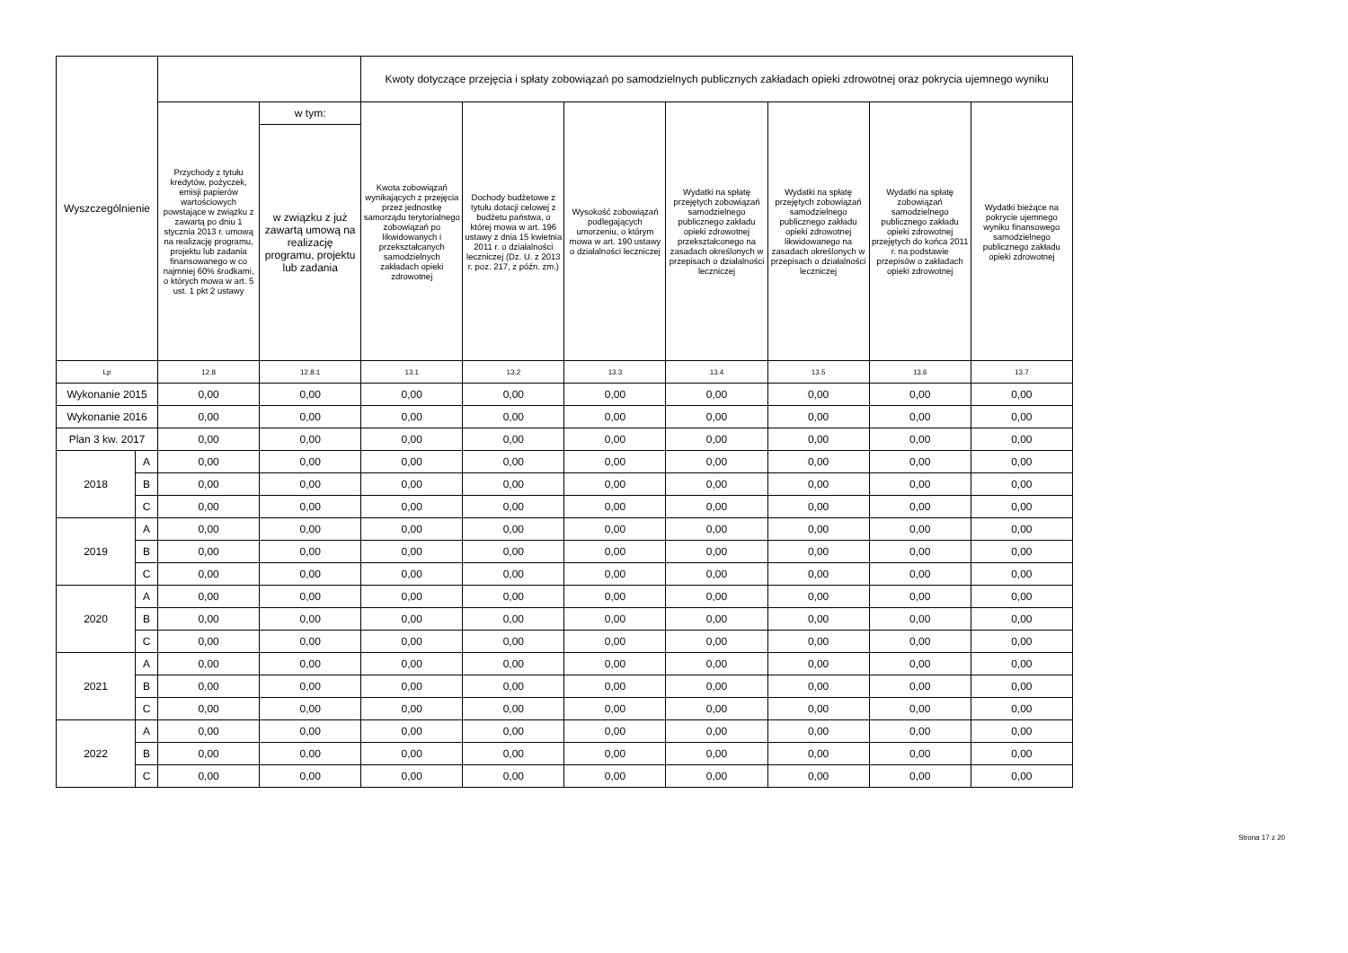| Wyszczególnienie | | | | Kwoty dotyczące przejęcia i spłaty zobowiązań po samodzielnych publicznych zakładach opieki zdrowotnej oraz pokrycia ujemnego wyniku | | | | | | |
| --- | --- | --- | --- | --- | --- | --- | --- | --- | --- | --- |
| | | Przychody z tytułu kredytów, pożyczek, emisji papierów wartościowych powstające w związku z zawartą po dniu 1 stycznia 2013 r. umową na realizację programu, projektu lub zadania finansowanego w co najmniej 60% środkami, o których mowa w art. 5 ust. 1 pkt 2 ustawy | w tym: | Kwota zobowiązań wynikających z przejęcia przez jednostkę samorządu terytorialnego zobowiązań po likwidowanych i przekształcanych samodzielnych zakładach opieki zdrowotnej | Dochody budżetowe z tytułu dotacji celowej z budżetu państwa, o której mowa w art. 196 ustawy z dnia 15 kwietnia 2011 r. o działalności leczniczej (Dz. U. z 2013 r. poz. 217, z późn. zm.) | Wysokość zobowiązań podlegających umorzeniu, o którym mowa w art. 190 ustawy o działalności leczniczej | Wydatki na spłatę przejętych zobowiązań samodzielnego publicznego zakładu opieki zdrowotnej przekształconego na zasadach określonych w przepisach o działalności leczniczej | Wydatki na spłatę przejętych zobowiązań samodzielnego publicznego zakładu opieki zdrowotnej likwidowanego na zasadach określonych w przepisach o działalności leczniczej | Wydatki na spłatę zobowiązań samodzielnego publicznego zakładu opieki zdrowotnej przejętych do końca 2011 r. na podstawie przepisów o zakładach opieki zdrowotnej | Wydatki bieżące na pokrycie ujemnego wyniku finansowego samodzielnego publicznego zakładu opieki zdrowotnej |
| | | | w związku z już zawartą umową na realizację programu, projektu lub zadania | | | | | | | |
| Lp | | 12.8 | 12.8.1 | 13.1 | 13.2 | 13.3 | 13.4 | 13.5 | 13.6 | 13.7 |
| Wykonanie 2015 | | 0,00 | 0,00 | 0,00 | 0,00 | 0,00 | 0,00 | 0,00 | 0,00 | 0,00 |
| Wykonanie 2016 | | 0,00 | 0,00 | 0,00 | 0,00 | 0,00 | 0,00 | 0,00 | 0,00 | 0,00 |
| Plan 3 kw. 2017 | | 0,00 | 0,00 | 0,00 | 0,00 | 0,00 | 0,00 | 0,00 | 0,00 | 0,00 |
| 2018 | A | 0,00 | 0,00 | 0,00 | 0,00 | 0,00 | 0,00 | 0,00 | 0,00 | 0,00 |
| | B | 0,00 | 0,00 | 0,00 | 0,00 | 0,00 | 0,00 | 0,00 | 0,00 | 0,00 |
| | C | 0,00 | 0,00 | 0,00 | 0,00 | 0,00 | 0,00 | 0,00 | 0,00 | 0,00 |
| 2019 | A | 0,00 | 0,00 | 0,00 | 0,00 | 0,00 | 0,00 | 0,00 | 0,00 | 0,00 |
| | B | 0,00 | 0,00 | 0,00 | 0,00 | 0,00 | 0,00 | 0,00 | 0,00 | 0,00 |
| | C | 0,00 | 0,00 | 0,00 | 0,00 | 0,00 | 0,00 | 0,00 | 0,00 | 0,00 |
| 2020 | A | 0,00 | 0,00 | 0,00 | 0,00 | 0,00 | 0,00 | 0,00 | 0,00 | 0,00 |
| | B | 0,00 | 0,00 | 0,00 | 0,00 | 0,00 | 0,00 | 0,00 | 0,00 | 0,00 |
| | C | 0,00 | 0,00 | 0,00 | 0,00 | 0,00 | 0,00 | 0,00 | 0,00 | 0,00 |
| 2021 | A | 0,00 | 0,00 | 0,00 | 0,00 | 0,00 | 0,00 | 0,00 | 0,00 | 0,00 |
| | B | 0,00 | 0,00 | 0,00 | 0,00 | 0,00 | 0,00 | 0,00 | 0,00 | 0,00 |
| | C | 0,00 | 0,00 | 0,00 | 0,00 | 0,00 | 0,00 | 0,00 | 0,00 | 0,00 |
| 2022 | A | 0,00 | 0,00 | 0,00 | 0,00 | 0,00 | 0,00 | 0,00 | 0,00 | 0,00 |
| | B | 0,00 | 0,00 | 0,00 | 0,00 | 0,00 | 0,00 | 0,00 | 0,00 | 0,00 |
| | C | 0,00 | 0,00 | 0,00 | 0,00 | 0,00 | 0,00 | 0,00 | 0,00 | 0,00 |
Strona 17 z 20